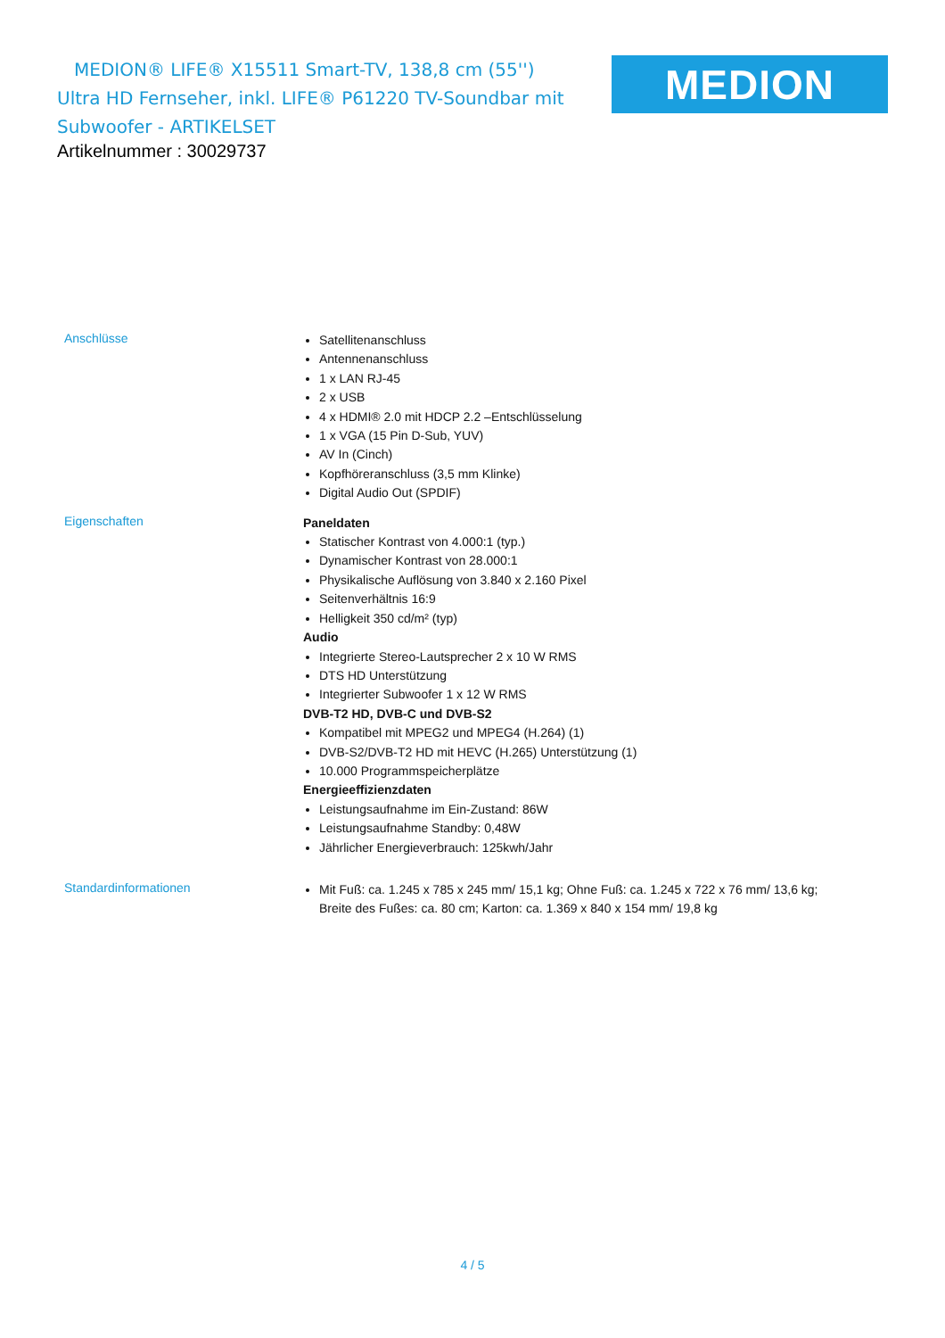MEDION® LIFE® X15511 Smart-TV, 138,8 cm (55'')
Ultra HD Fernseher, inkl. LIFE® P61220 TV-Soundbar mit
Subwoofer - ARTIKELSET
MEDION
Artikelnummer : 30029737
| Anschlüsse | Satellitenanschluss Antennenanschluss 1 x LAN RJ-45 2 x USB 4 x HDMI® 2.0 mit HDCP 2.2 –Entschlüsselung 1 x VGA (15 Pin D-Sub, YUV) AV In (Cinch) Kopfhöreranschluss (3,5 mm Klinke) Digital Audio Out (SPDIF) |
| Eigenschaften | Paneldaten Statischer Kontrast von 4.000:1 (typ.) Dynamischer Kontrast von 28.000:1 Physikalische Auflösung von 3.840 x 2.160 Pixel Seitenverhältnis 16:9 Helligkeit 350 cd/m² (typ) Audio Integrierte Stereo-Lautsprecher 2 x 10 W RMS DTS HD Unterstützung Integrierter Subwoofer 1 x 12 W RMS DVB-T2 HD, DVB-C und DVB-S2 Kompatibel mit MPEG2 und MPEG4 (H.264) (1) DVB-S2/DVB-T2 HD mit HEVC (H.265) Unterstützung (1) 10.000 Programmspeicherplätze Energieeffizienzdaten Leistungsaufnahme im Ein-Zustand: 86W Leistungsaufnahme Standby: 0,48W Jährlicher Energieverbrauch: 125kwh/Jahr |
| Standardinformationen | Mit Fuß: ca. 1.245 x 785 x 245 mm/ 15,1 kg; Ohne Fuß: ca. 1.245 x 722 x 76 mm/ 13,6 kg; Breite des Fußes: ca. 80 cm; Karton: ca. 1.369 x 840 x 154 mm/ 19,8 kg |
4 / 5